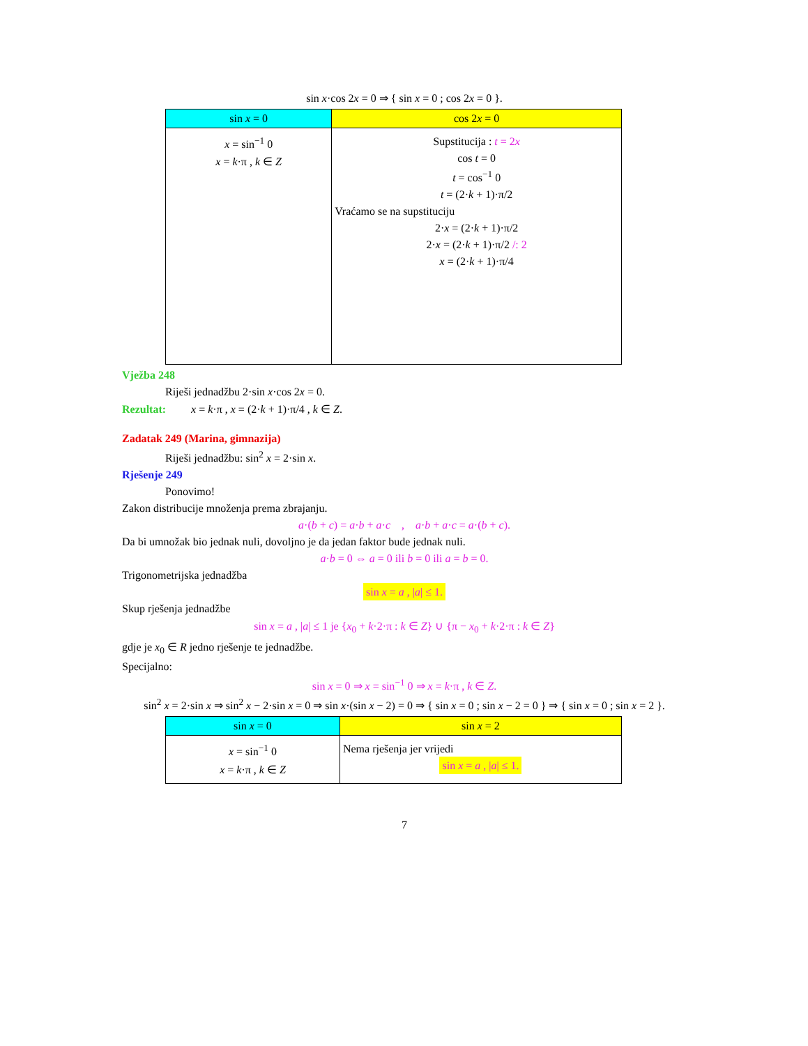sin x·cos 2x = 0 ⇒ { sin x = 0 ; cos 2x = 0 }.
| sin x = 0 | cos 2 x = 0 |
| --- | --- |
| x = sin<sup>−1</sup> 0 x = k ·π , k ∈ Z | Supstitucija : t = 2 x cos t = 0 t = cos<sup>−1</sup> 0 t = (2· k + 1)·π/2 Vraćamo se na supstituciju 2· x = (2· k + 1)·π/2 2· x = (2· k + 1)·π/2 /: 2 x = (2· k + 1)·π/4 |
Vježba 248
Riješi jednadžbu 2·sin x·cos 2x = 0.
Rezultat: x = k·π , x = (2·k + 1)·π/4 , k ∈ Z.
Zadatak 249 (Marina, gimnazija)
Riješi jednadžbu: sin<sup>2</sup> x = 2·sin x.
Rješenje 249
Ponovimo!
Zakon distribucije množenja prema zbrajanju.
a·(b + c) = a·b + a·c , a·b + a·c = a·(b + c).
Da bi umnožak bio jednak nuli, dovoljno je da jedan faktor bude jednak nuli.
a·b = 0 ⇔ a = 0 ili b = 0 ili a = b = 0.
Trigonometrijska jednadžba
sin x = a , |a| ≤ 1.
Skup rješenja jednadžbe
sin x = a , |a| ≤ 1 je {x<sub>0</sub> + k·2·π : k ∈ Z} ∪ {π − x<sub>0</sub> + k·2·π : k ∈ Z}
gdje je x<sub>0</sub> ∈ R jedno rješenje te jednadžbe.
Specijalno:
sin x = 0 ⇒ x = sin<sup>−1</sup> 0 ⇒ x = k·π , k ∈ Z.
sin<sup>2</sup> x = 2·sin x ⇒ sin<sup>2</sup> x − 2·sin x = 0 ⇒ sin x·(sin x − 2) = 0 ⇒ { sin x = 0 ; sin x − 2 = 0 } ⇒ { sin x = 0 ; sin x = 2 }.
| sin x = 0 | sin x = 2 |
| --- | --- |
| x = sin<sup>−1</sup> 0 x = k ·π , k ∈ Z | Nema rješenja jer vrijedi sin x = a , / a / ≤ 1. |
7